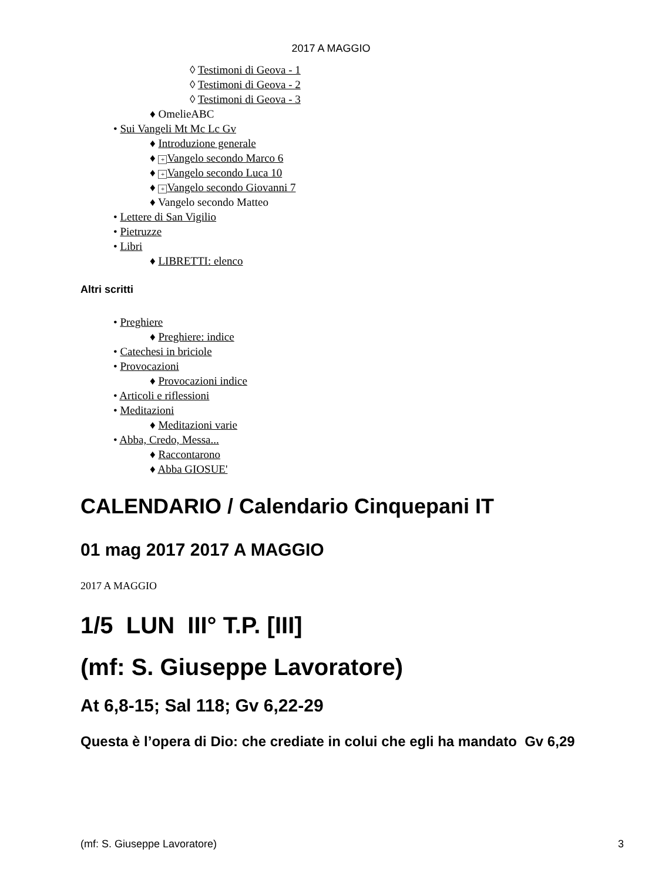2017 A MAGGIO
◊ Testimoni di Geova - 1
◊ Testimoni di Geova - 2
◊ Testimoni di Geova - 3
♦ OmelieABC
• Sui Vangeli Mt Mc Lc Gv
♦ Introduzione generale
♦ + Vangelo secondo Marco 6
♦ + Vangelo secondo Luca 10
♦ + Vangelo secondo Giovanni 7
♦ Vangelo secondo Matteo
• Lettere di San Vigilio
• Pietruzze
• Libri
♦ LIBRETTI: elenco
Altri scritti
• Preghiere
♦ Preghiere: indice
• Catechesi in briciole
• Provocazioni
♦ Provocazioni indice
• Articoli e riflessioni
• Meditazioni
♦ Meditazioni varie
• Abba, Credo, Messa...
♦ Raccontarono
♦ Abba GIOSUE'
CALENDARIO / Calendario Cinquepani IT
01 mag 2017 2017 A MAGGIO
2017 A MAGGIO
1/5 LUN III° T.P. [III]
(mf: S. Giuseppe Lavoratore)
At 6,8-15; Sal 118; Gv 6,22-29
Questa è l’opera di Dio: che crediate in colui che egli ha mandato Gv 6,29
(mf: S. Giuseppe Lavoratore) 3